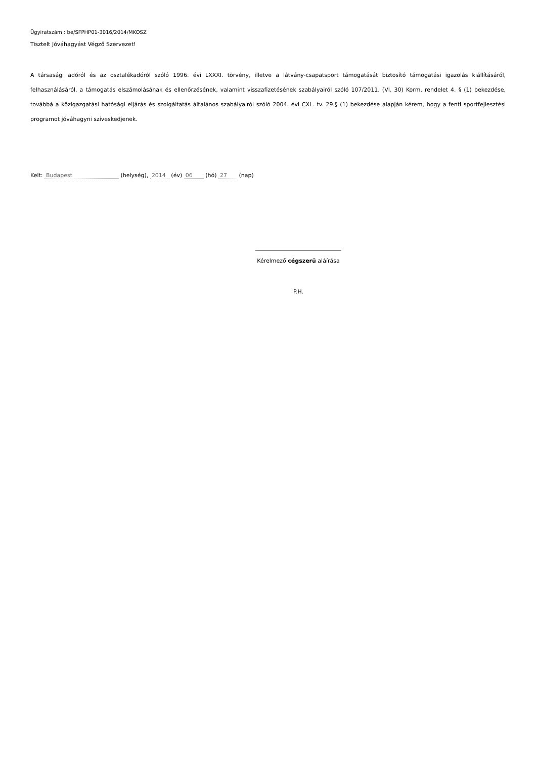Ügyiratszám : be/SFPHP01-3016/2014/MKOSZ
Tisztelt Jóváhagyást Végző Szervezet!
A társasági adóról és az osztalékadóról szóló 1996. évi LXXXI. törvény, illetve a látvány-csapatsport támogatását biztosító támogatási igazolás kiállításáról, felhasználásáról, a támogatás elszámolásának és ellenőrzésének, valamint visszafizetésének szabályairól szóló 107/2011. (VI. 30) Korm. rendelet 4. § (1) bekezdése, továbbá a közigazgatási hatósági eljárás és szolgáltatás általános szabályairól szóló 2004. évi CXL. tv. 29.§ (1) bekezdése alapján kérem, hogy a fenti sportfejlesztési programot jóváhagyni szíveskedjenek.
Kelt: Budapest (helység), 2014 (év) 06 (hó) 27 (nap)
Kérelmező cégszerű aláírása
P.H.